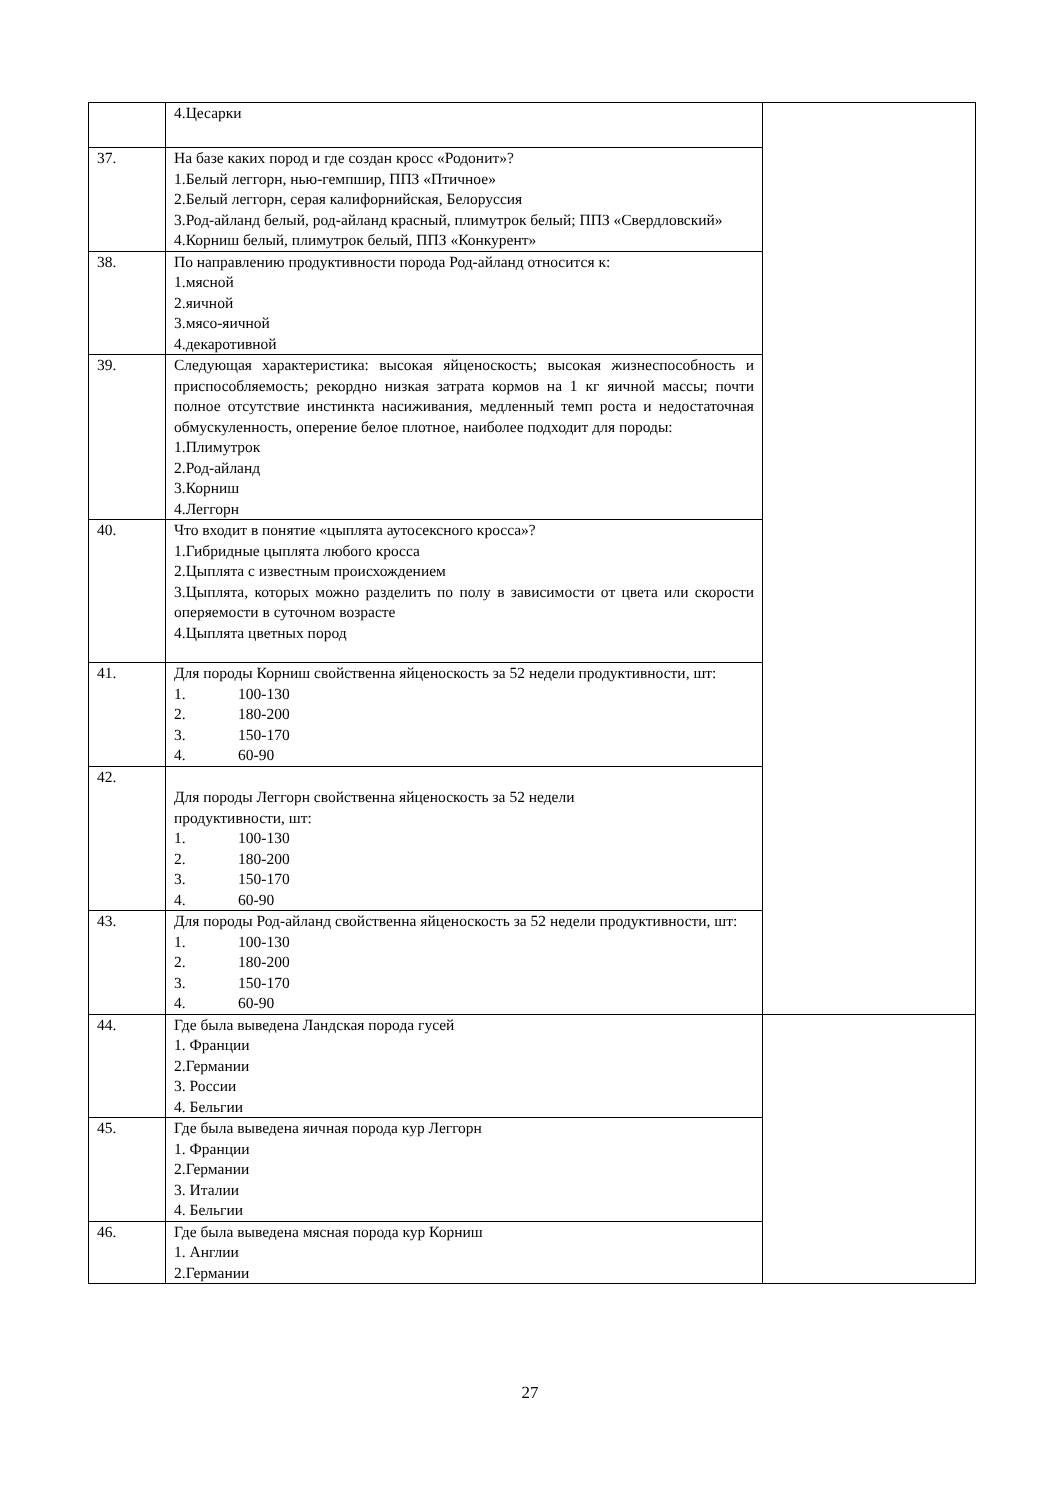| | 4.Цесарки | |
| 37. | На базе каких пород и где создан кросс «Родонит»? 1.Белый леггорн, нью-гемпшир, ППЗ «Птичное» 2.Белый леггорн, серая калифорнийская, Белоруссия 3.Род-айланд белый, род-айланд красный, плимутрок белый; ППЗ «Свердловский» 4.Корниш белый, плимутрок белый, ППЗ «Конкурент» | |
| 38. | По направлению продуктивности порода Род-айланд относится к: 1.мясной 2.яичной 3.мясо-яичной 4.декаротивной | |
| 39. | Следующая характеристика: высокая яйценоскость; высокая жизнеспособность и приспособляемость; рекордно низкая затрата кормов на 1 кг яичной массы; почти полное отсутствие инстинкта насиживания, медленный темп роста и недостаточная обмускуленность, оперение белое плотное, наиболее подходит для породы: 1.Плимутрок 2.Род-айланд 3.Корниш 4.Леггорн | |
| 40. | Что входит в понятие «цыплята аутосексного кросса»? 1.Гибридные цыплята любого кросса 2.Цыплята с известным происхождением 3.Цыплята, которых можно разделить по полу в зависимости от цвета или скорости оперяемости в суточном возрасте 4.Цыплята цветных пород | |
| 41. | Для породы Корниш свойственна яйценоскость за 52 недели продуктивности, шт: 1. 100-130 2. 180-200 3. 150-170 4. 60-90 | |
| 42. | Для породы Леггорн свойственна яйценоскость за 52 недели продуктивности, шт: 1. 100-130 2. 180-200 3. 150-170 4. 60-90 | |
| 43. | Для породы Род-айланд свойственна яйценоскость за 52 недели продуктивности, шт: 1. 100-130 2. 180-200 3. 150-170 4. 60-90 | |
| 44. | Где была выведена Ландская порода гусей 1. Франции 2.Германии 3. России 4. Бельгии | |
| 45. | Где была выведена яичная порода кур Леггорн 1. Франции 2.Германии 3. Италии 4. Бельгии | |
| 46. | Где была выведена мясная порода кур Корниш 1. Англии 2.Германии | |
27